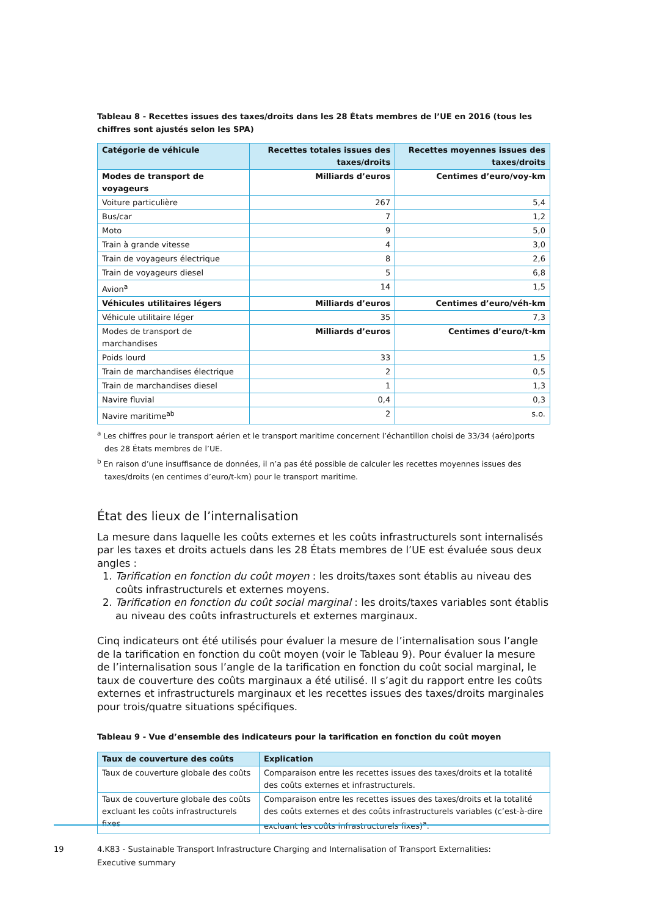Tableau 8 - Recettes issues des taxes/droits dans les 28 États membres de l’UE en 2016 (tous les chiffres sont ajustés selon les SPA)
| Catégorie de véhicule | Recettes totales issues des taxes/droits | Recettes moyennes issues des taxes/droits |
| --- | --- | --- |
| Modes de transport de voyageurs | Milliards d’euros | Centimes d’euro/voy-km |
| Voiture particulière | 267 | 5,4 |
| Bus/car | 7 | 1,2 |
| Moto | 9 | 5,0 |
| Train à grande vitesse | 4 | 3,0 |
| Train de voyageurs électrique | 8 | 2,6 |
| Train de voyageurs diesel | 5 | 6,8 |
| Avion<sup>a</sup> | 14 | 1,5 |
| Véhicules utilitaires légers | Milliards d’euros | Centimes d’euro/véh-km |
| Véhicule utilitaire léger | 35 | 7,3 |
| Modes de transport de marchandises | Milliards d’euros | Centimes d’euro/t-km |
| Poids lourd | 33 | 1,5 |
| Train de marchandises électrique | 2 | 0,5 |
| Train de marchandises diesel | 1 | 1,3 |
| Navire fluvial | 0,4 | 0,3 |
| Navire maritime<sup>ab</sup> | 2 | s.o. |
<sup>a</sup> Les chiffres pour le transport aérien et le transport maritime concernent l’échantillon choisi de 33/34 (aéro)ports des 28 États membres de l’UE.
<sup>b</sup> En raison d’une insuffisance de données, il n’a pas été possible de calculer les recettes moyennes issues des taxes/droits (en centimes d’euro/t-km) pour le transport maritime.
État des lieux de l’internalisation
La mesure dans laquelle les coûts externes et les coûts infrastructurels sont internalisés par les taxes et droits actuels dans les 28 États membres de l’UE est évaluée sous deux angles :
1. Tarification en fonction du coût moyen : les droits/taxes sont établis au niveau des coûts infrastructurels et externes moyens.
2. Tarification en fonction du coût social marginal : les droits/taxes variables sont établis au niveau des coûts infrastructurels et externes marginaux.
Cinq indicateurs ont été utilisés pour évaluer la mesure de l’internalisation sous l’angle de la tarification en fonction du coût moyen (voir le Tableau 9). Pour évaluer la mesure de l’internalisation sous l’angle de la tarification en fonction du coût social marginal, le taux de couverture des coûts marginaux a été utilisé. Il s’agit du rapport entre les coûts externes et infrastructurels marginaux et les recettes issues des taxes/droits marginales pour trois/quatre situations spécifiques.
Tableau 9 - Vue d’ensemble des indicateurs pour la tarification en fonction du coût moyen
| Taux de couverture des coûts | Explication |
| --- | --- |
| Taux de couverture globale des coûts | Comparaison entre les recettes issues des taxes/droits et la totalité des coûts externes et infrastructurels. |
| Taux de couverture globale des coûts excluant les coûts infrastructurels fixes | Comparaison entre les recettes issues des taxes/droits et la totalité des coûts externes et des coûts infrastructurels variables (c’est-à-dire excluant les coûts infrastructurels fixes)<sup>a</sup>. |
19 4.K83 - Sustainable Transport Infrastructure Charging and Internalisation of Transport Externalities: Executive summary